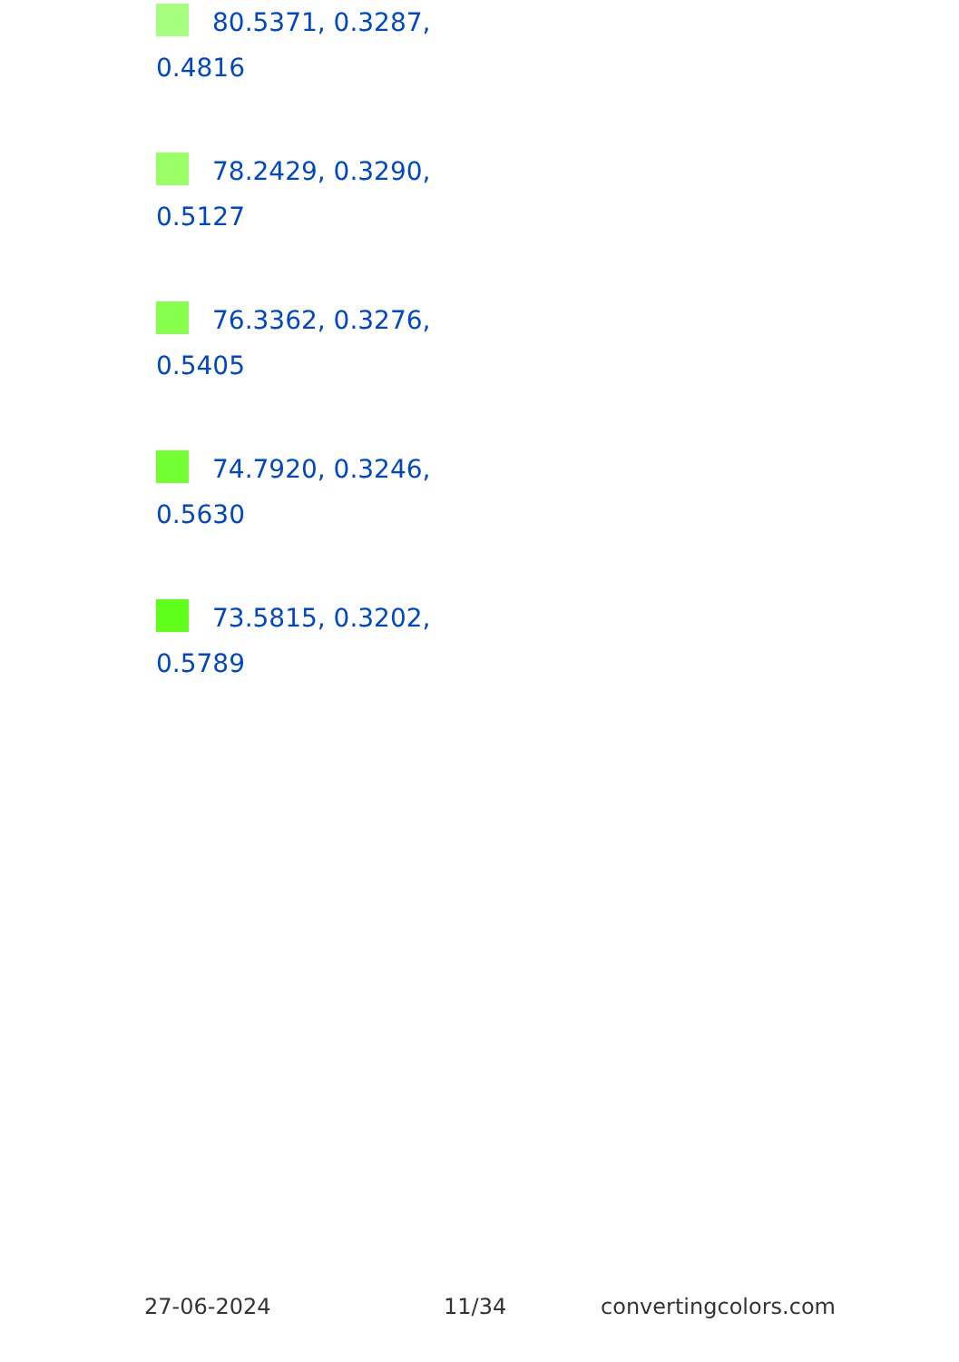80.5371, 0.3287, 0.4816
78.2429, 0.3290, 0.5127
76.3362, 0.3276, 0.5405
74.7920, 0.3246, 0.5630
73.5815, 0.3202, 0.5789
27-06-2024 11/34 convertingcolors.com